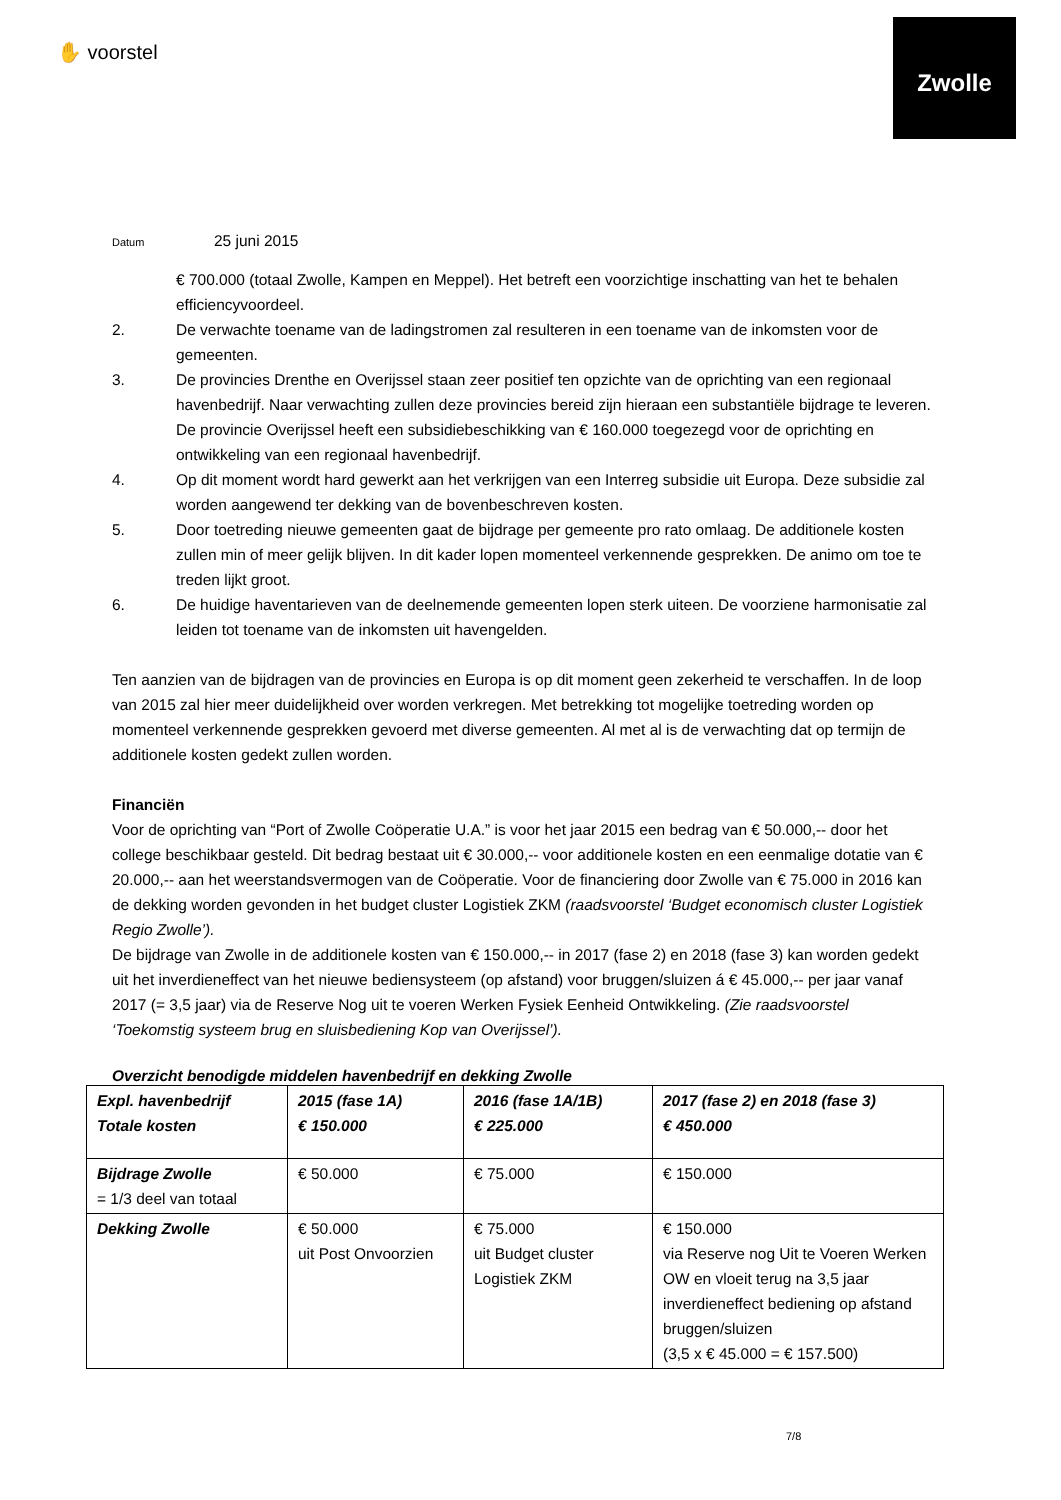✋ voorstel
Zwolle
Datum 25 juni 2015
€ 700.000 (totaal Zwolle, Kampen en Meppel). Het betreft een voorzichtige inschatting van het te behalen efficiencyvoordeel.
2. De verwachte toename van de ladingstromen zal resulteren in een toename van de inkomsten voor de gemeenten.
3. De provincies Drenthe en Overijssel staan zeer positief ten opzichte van de oprichting van een regionaal havenbedrijf. Naar verwachting zullen deze provincies bereid zijn hieraan een substantiële bijdrage te leveren. De provincie Overijssel heeft een subsidiebeschikking van € 160.000 toegezegd voor de oprichting en ontwikkeling van een regionaal havenbedrijf.
4. Op dit moment wordt hard gewerkt aan het verkrijgen van een Interreg subsidie uit Europa. Deze subsidie zal worden aangewend ter dekking van de bovenbeschreven kosten.
5. Door toetreding nieuwe gemeenten gaat de bijdrage per gemeente pro rato omlaag. De additionele kosten zullen min of meer gelijk blijven. In dit kader lopen momenteel verkennende gesprekken. De animo om toe te treden lijkt groot.
6. De huidige haventarieven van de deelnemende gemeenten lopen sterk uiteen. De voorziene harmonisatie zal leiden tot toename van de inkomsten uit havengelden.
Ten aanzien van de bijdragen van de provincies en Europa is op dit moment geen zekerheid te verschaffen. In de loop van 2015 zal hier meer duidelijkheid over worden verkregen. Met betrekking tot mogelijke toetreding worden op momenteel verkennende gesprekken gevoerd met diverse gemeenten. Al met al is de verwachting dat op termijn de additionele kosten gedekt zullen worden.
Financiën
Voor de oprichting van “Port of Zwolle Coöperatie U.A.” is voor het jaar 2015 een bedrag van € 50.000,-- door het college beschikbaar gesteld. Dit bedrag bestaat uit € 30.000,-- voor additionele kosten en een eenmalige dotatie van € 20.000,-- aan het weerstandsvermogen van de Coöperatie. Voor de financiering door Zwolle van € 75.000 in 2016 kan de dekking worden gevonden in het budget cluster Logistiek ZKM (raadsvoorstel ‘Budget economisch cluster Logistiek Regio Zwolle’).
De bijdrage van Zwolle in de additionele kosten van € 150.000,-- in 2017 (fase 2) en 2018 (fase 3) kan worden gedekt uit het inverdieneffect van het nieuwe bediensysteem (op afstand) voor bruggen/sluizen á € 45.000,-- per jaar vanaf 2017 (= 3,5 jaar) via de Reserve Nog uit te voeren Werken Fysiek Eenheid Ontwikkeling. (Zie raadsvoorstel ‘Toekomstig systeem brug en sluisbediening Kop van Overijssel’).
Overzicht benodigde middelen havenbedrijf en dekking Zwolle
| Expl. havenbedrijf Totale kosten | 2015 (fase 1A) € 150.000 | 2016 (fase 1A/1B) € 225.000 | 2017 (fase 2) en 2018 (fase 3) € 450.000 |
| Bijdrage Zwolle = 1/3 deel van totaal | € 50.000 | € 75.000 | € 150.000 |
| Dekking Zwolle | € 50.000 uit Post Onvoorzien | € 75.000 uit Budget cluster Logistiek ZKM | € 150.000 via Reserve nog Uit te Voeren Werken OW en vloeit terug na 3,5 jaar inverdieneffect bediening op afstand bruggen/sluizen (3,5 x € 45.000 = € 157.500) |
7/8